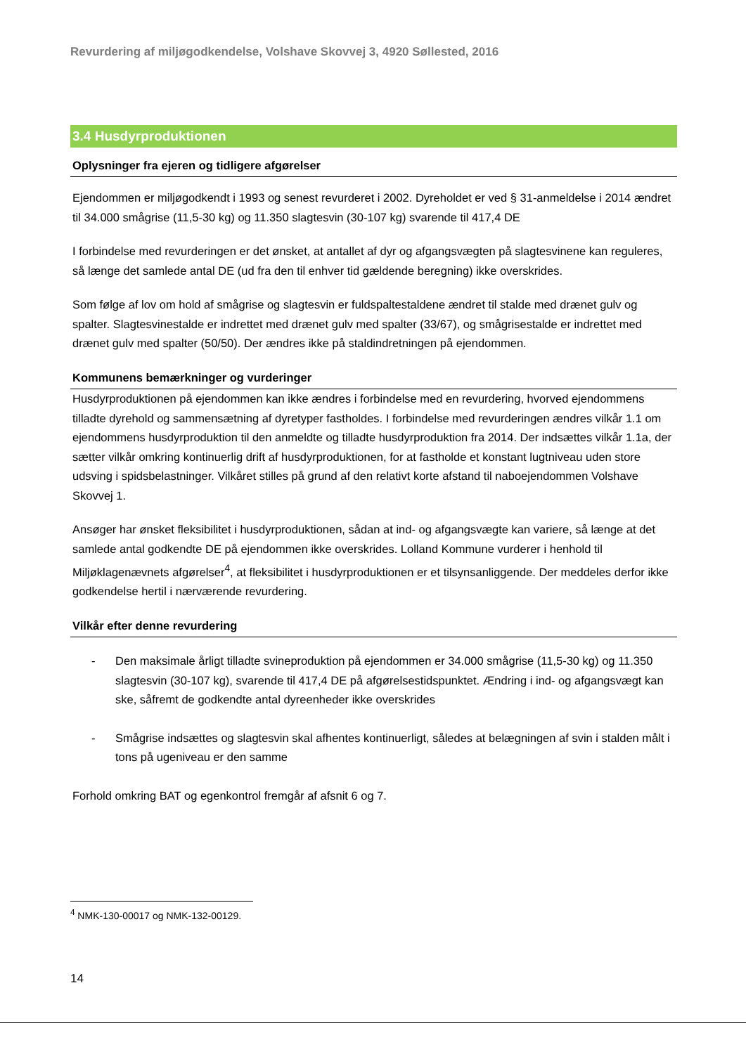Revurdering af miljøgodkendelse, Volshave Skovvej 3, 4920 Søllested, 2016
3.4 Husdyrproduktionen
Oplysninger fra ejeren og tidligere afgørelser
Ejendommen er miljøgodkendt i 1993 og senest revurderet i 2002. Dyreholdet er ved § 31-anmeldelse i 2014 ændret til 34.000 smågrise (11,5-30 kg) og 11.350 slagtesvin (30-107 kg) svarende til 417,4 DE
I forbindelse med revurderingen er det ønsket, at antallet af dyr og afgangsvægten på slagtesvinene kan reguleres, så længe det samlede antal DE (ud fra den til enhver tid gældende beregning) ikke overskrides.
Som følge af lov om hold af smågrise og slagtesvin er fuldspaltestaldene ændret til stalde med drænet gulv og spalter. Slagtesvinestalde er indrettet med drænet gulv med spalter (33/67), og smågrisestalde er indrettet med drænet gulv med spalter (50/50). Der ændres ikke på staldindretningen på ejendommen.
Kommunens bemærkninger og vurderinger
Husdyrproduktionen på ejendommen kan ikke ændres i forbindelse med en revurdering, hvorved ejendommens tilladte dyrehold og sammensætning af dyretyper fastholdes. I forbindelse med revurderingen ændres vilkår 1.1 om ejendommens husdyrproduktion til den anmeldte og tilladte husdyrproduktion fra 2014. Der indsættes vilkår 1.1a, der sætter vilkår omkring kontinuerlig drift af husdyrproduktionen, for at fastholde et konstant lugtniveau uden store udsving i spidsbelastninger. Vilkåret stilles på grund af den relativt korte afstand til naboejendommen Volshave Skovvej 1.
Ansøger har ønsket fleksibilitet i husdyrproduktionen, sådan at ind- og afgangsvægte kan variere, så længe at det samlede antal godkendte DE på ejendommen ikke overskrides. Lolland Kommune vurderer i henhold til Miljøklagenævnets afgørelser<sup>4</sup>, at fleksibilitet i husdyrproduktionen er et tilsynsanliggende. Der meddeles derfor ikke godkendelse hertil i nærværende revurdering.
Vilkår efter denne revurdering
- Den maksimale årligt tilladte svineproduktion på ejendommen er 34.000 smågrise (11,5-30 kg) og 11.350 slagtesvin (30-107 kg), svarende til 417,4 DE på afgørelsestidspunktet. Ændring i ind- og afgangsvægt kan ske, såfremt de godkendte antal dyreenheder ikke overskrides
- Smågrise indsættes og slagtesvin skal afhentes kontinuerligt, således at belægningen af svin i stalden målt i tons på ugeniveau er den samme
Forhold omkring BAT og egenkontrol fremgår af afsnit 6 og 7.
<sup>4</sup> NMK-130-00017 og NMK-132-00129.
14